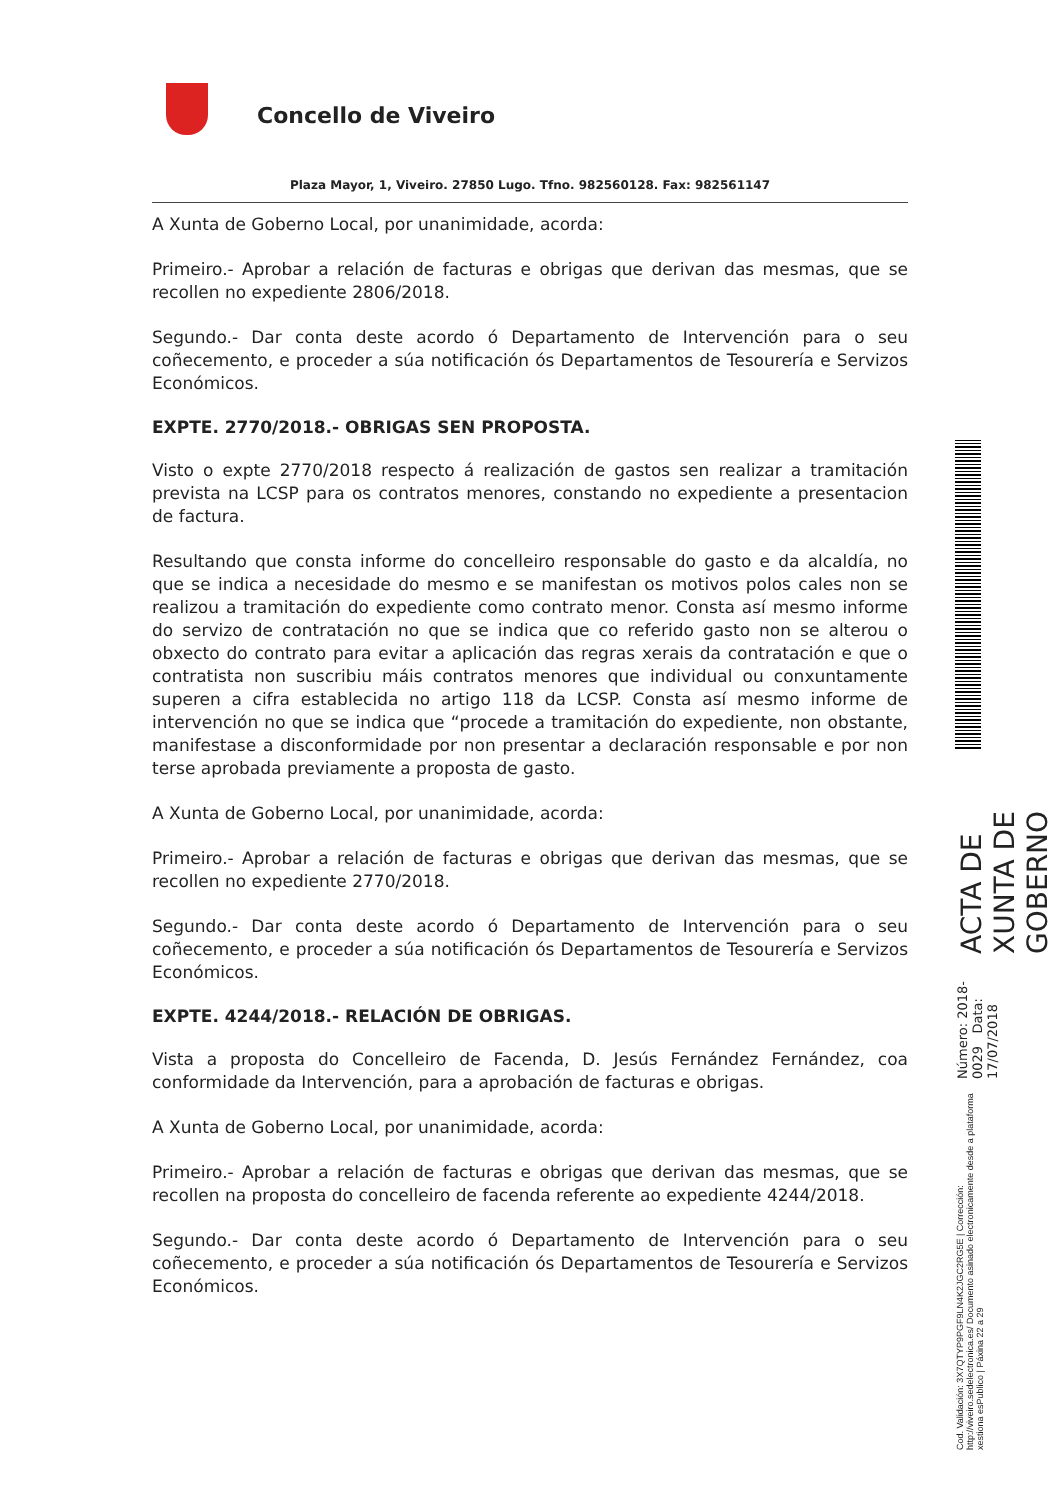Concello de Viveiro
Plaza Mayor, 1, Viveiro. 27850 Lugo. Tfno. 982560128. Fax: 982561147
A Xunta de Goberno Local, por unanimidade, acorda:
Primeiro.- Aprobar a relación de facturas e obrigas que derivan das mesmas, que se recollen no expediente 2806/2018.
Segundo.- Dar conta deste acordo ó Departamento de Intervención para o seu coñecemento, e proceder a súa notificación ós Departamentos de Tesourería e Servizos Económicos.
EXPTE. 2770/2018.- OBRIGAS SEN PROPOSTA.
Visto o expte 2770/2018 respecto á realización de gastos sen realizar a tramitación prevista na LCSP para os contratos menores, constando no expediente a presentacion de factura.
Resultando que consta informe do concelleiro responsable do gasto e da alcaldía, no que se indica a necesidade do mesmo e se manifestan os motivos polos cales non se realizou a tramitación do expediente como contrato menor. Consta así mesmo informe do servizo de contratación no que se indica que co referido gasto non se alterou o obxecto do contrato para evitar a aplicación das regras xerais da contratación e que o contratista non suscribiu máis contratos menores que individual ou conxuntamente superen a cifra establecida no artigo 118 da LCSP. Consta así mesmo informe de intervención no que se indica que “procede a tramitación do expediente, non obstante, manifestase a disconformidade por non presentar a declaración responsable e por non terse aprobada previamente a proposta de gasto.
A Xunta de Goberno Local, por unanimidade, acorda:
Primeiro.- Aprobar a relación de facturas e obrigas que derivan das mesmas, que se recollen no expediente 2770/2018.
Segundo.- Dar conta deste acordo ó Departamento de Intervención para o seu coñecemento, e proceder a súa notificación ós Departamentos de Tesourería e Servizos Económicos.
EXPTE. 4244/2018.- RELACIÓN DE OBRIGAS.
Vista a proposta do Concelleiro de Facenda, D. Jesús Fernández Fernández, coa conformidade da Intervención, para a aprobación de facturas e obrigas.
A Xunta de Goberno Local, por unanimidade, acorda:
Primeiro.- Aprobar a relación de facturas e obrigas que derivan das mesmas, que se recollen na proposta do concelleiro de facenda referente ao expediente 4244/2018.
Segundo.- Dar conta deste acordo ó Departamento de Intervención para o seu coñecemento, e proceder a súa notificación ós Departamentos de Tesourería e Servizos Económicos.
ACTA DE XUNTA DE GOBERNO
Número: 2018-0029 Data: 17/07/2018
Cod. Validación: 3X7QTYP9PGF9LN4K2JGC2RG5E | Corrección: http://viveiro.sedelectronica.es/ Documento asinado electronicamente desde a plataforma xestiona esPublico | Páxina 22 a 29